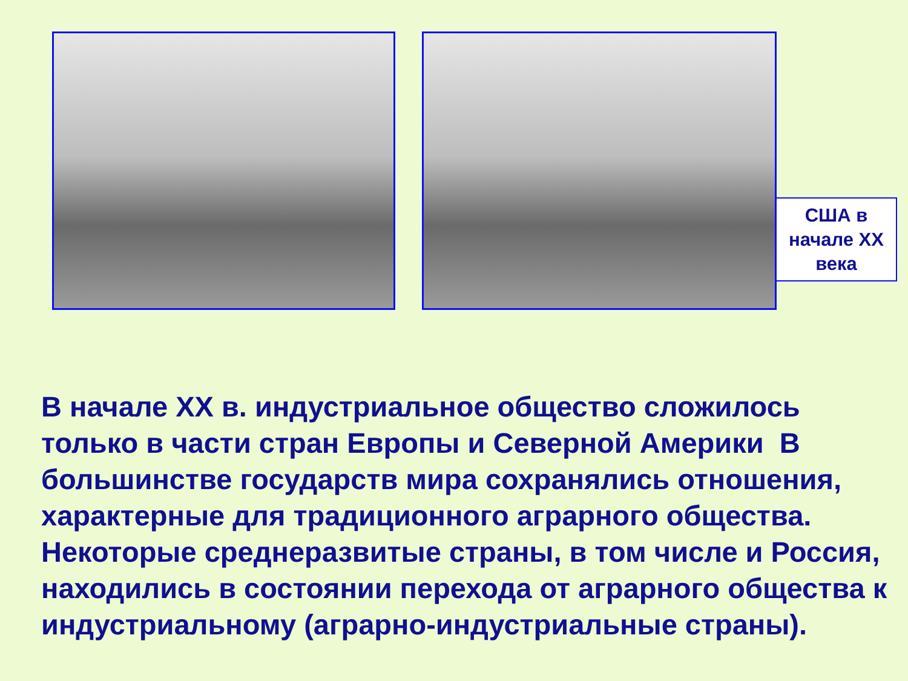США в
начале ХХ
века
В начале ХХ в. индустриальное общество сложилось только в части стран Европы и Северной Америки В большинстве государств мира сохранялись отношения, характерные для традиционного аграрного общества. Некоторые среднеразвитые страны, в том числе и Россия, находились в состоянии перехода от аграрного общества к индустриальному (аграрно-индустриальные страны).